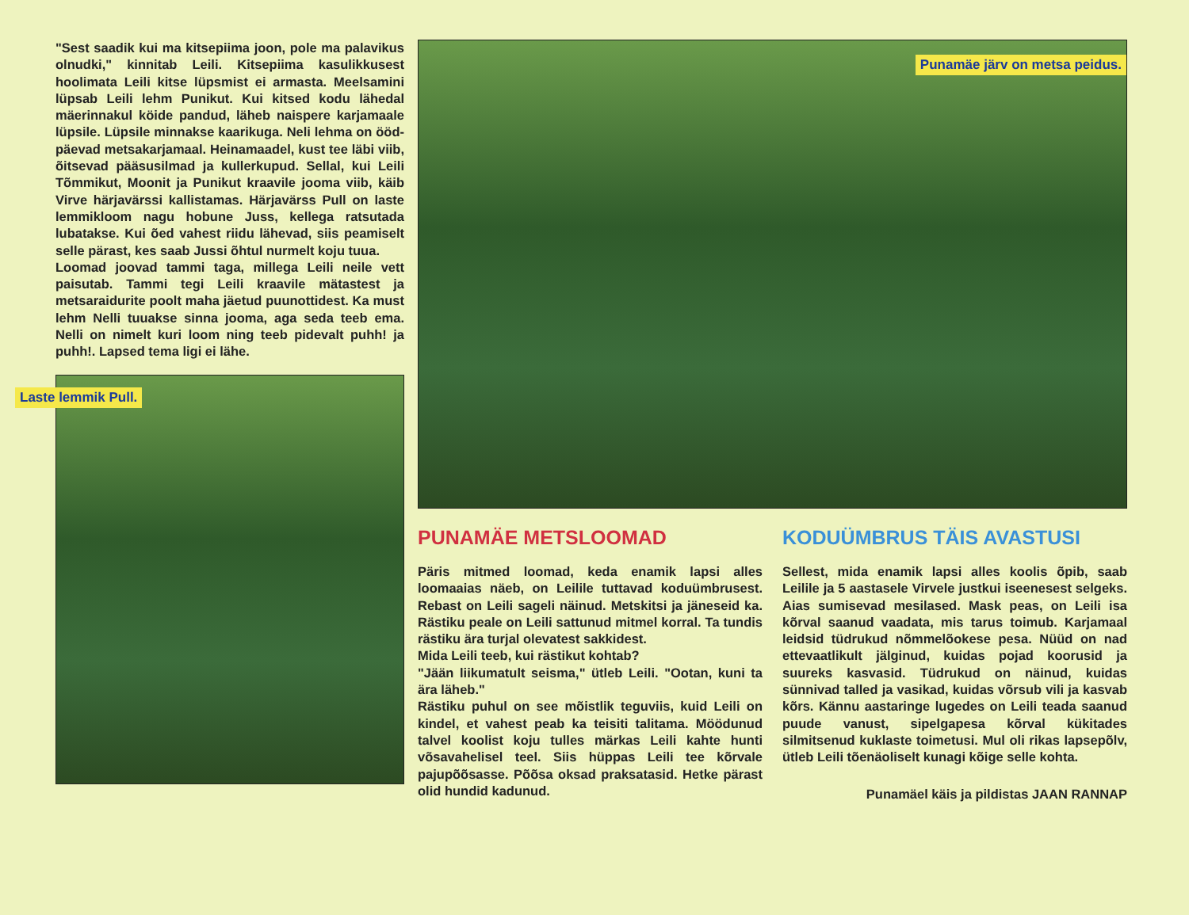"Sest saadik kui ma kitsepiima joon, pole ma palavikus olnudki," kinnitab Leili. Kitsepiima kasulikkusest hoolimata Leili kitse lüpsmist ei armasta. Meelsamini lüpsab Leili lehm Punikut. Kui kitsed kodu lähedal mäerinnakul köide pandud, läheb naispere karjamaale lüpsile. Lüpsile minnakse kaarikuga. Neli lehma on ööd-päevad metsakarjamaal. Heinamaadel, kust tee läbi viib, õitsevad pääsusilmad ja kullerkupud. Sellal, kui Leili Tõmmikut, Moonit ja Punikut kraavile jooma viib, käib Virve härjavärssi kallistamas. Härjavärss Pull on laste lemmikloom nagu hobune Juss, kellega ratsutada lubatakse. Kui õed vahest riidu lähevad, siis peamiselt selle pärast, kes saab Jussi õhtul nurmelt koju tuua.
Loomad joovad tammi taga, millega Leili neile vett paisutab. Tammi tegi Leili kraavile mätastest ja metsaraidurite poolt maha jäetud puunottidest. Ka must lehm Nelli tuuakse sinna jooma, aga seda teeb ema. Nelli on nimelt kuri loom ning teeb pidevalt puhh! ja puhh!. Lapsed tema ligi ei lähe.
Laste lemmik Pull.
Punamäe järv on metsa peidus.
PUNAMÄE METSLOOMAD
Päris mitmed loomad, keda enamik lapsi alles loomaaias näeb, on Leilile tuttavad koduümbrusest. Rebast on Leili sageli näinud. Metskitsi ja jäneseid ka. Rästiku peale on Leili sattunud mitmel korral. Ta tundis rästiku ära turjal olevatest sakkidest.
Mida Leili teeb, kui rästikut kohtab?
"Jään liikumatult seisma," ütleb Leili. "Ootan, kuni ta ära läheb."
Rästiku puhul on see mõistlik teguviis, kuid Leili on kindel, et vahest peab ka teisiti talitama. Möödunud talvel koolist koju tulles märkas Leili kahte hunti võsavahelisel teel. Siis hüppas Leili tee kõrvale pajupõõsasse. Põõsa oksad praksatasid. Hetke pärast olid hundid kadunud.
KODUÜMBRUS TÄIS AVASTUSI
Sellest, mida enamik lapsi alles koolis õpib, saab Leilile ja 5 aastasele Virvele justkui iseenesest selgeks. Aias sumisevad mesilased. Mask peas, on Leili isa kõrval saanud vaadata, mis tarus toimub. Karjamaal leidsid tüdrukud nõmmelõokese pesa. Nüüd on nad ettevaatlikult jälginud, kuidas pojad koorusid ja suureks kasvasid. Tüdrukud on näinud, kuidas sünnivad talled ja vasikad, kuidas võrsub vili ja kasvab kõrs. Kännu aastaringe lugedes on Leili teada saanud puude vanust, sipelgapesa kõrval kükitades silmitsenud kuklaste toimetusi. Mul oli rikas lapsepõlv, ütleb Leili tõenäoliselt kunagi kõige selle kohta.
Punamäel käis ja pildistas JAAN RANNAP